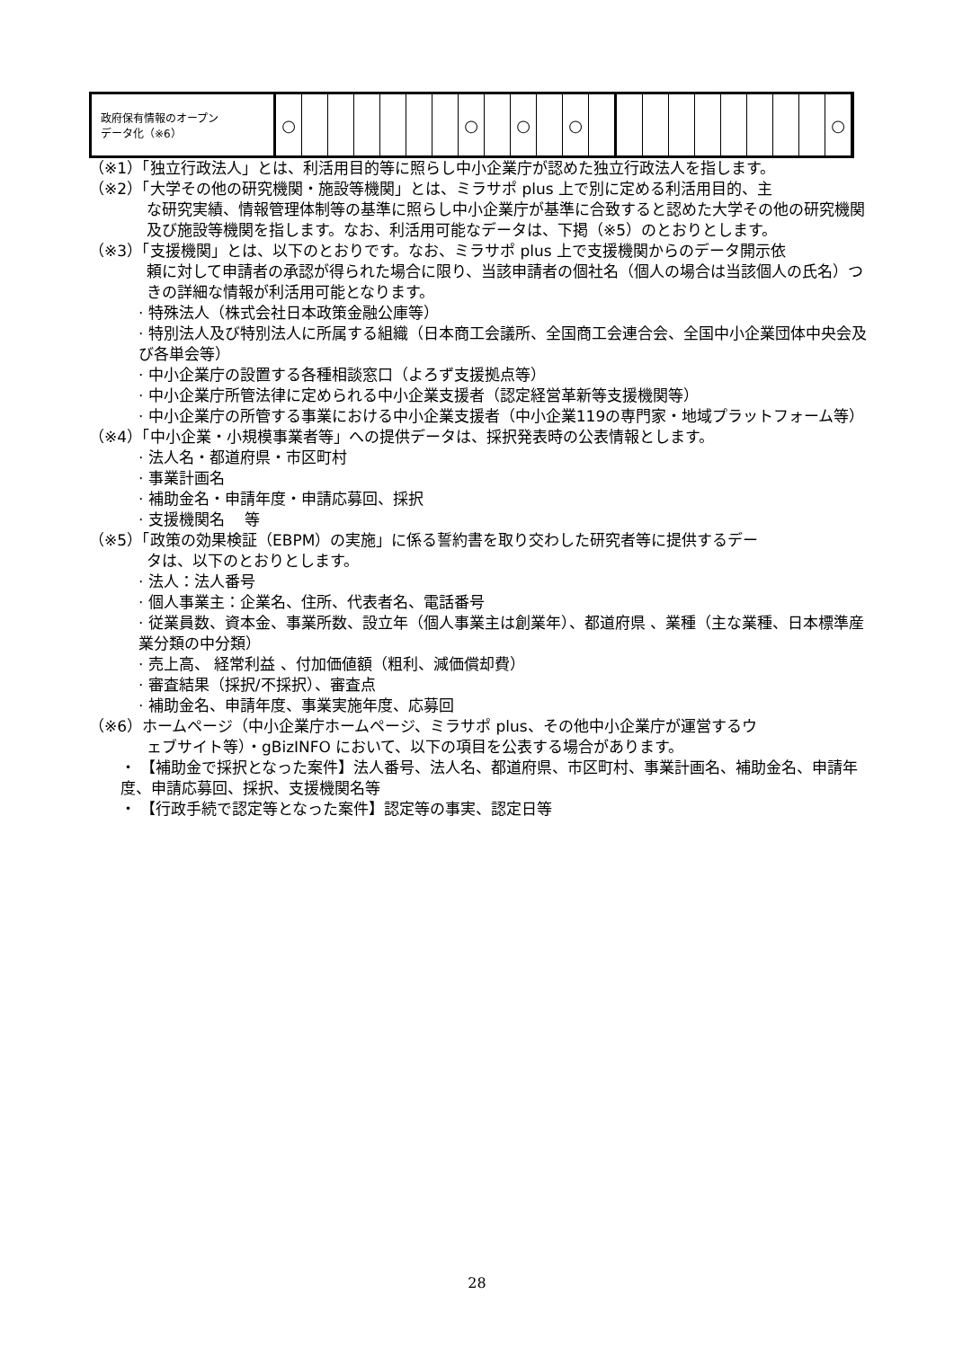| 政府保有情報のオープン データ化（※6） | ○ | | | | | | | ○ | | ○ | | ○ | | | | | | | | | | ○ |
（※1）「独立行政法人」とは、利活用目的等に照らし中小企業庁が認めた独立行政法人を指します。
（※2）「大学その他の研究機関・施設等機関」とは、ミラサポ plus 上で別に定める利活用目的、主
な研究実績、情報管理体制等の基準に照らし中小企業庁が基準に合致すると認めた大学その他の研究機関及び施設等機関を指します。なお、利活用可能なデータは、下掲（※5）のとおりとします。
（※3）「支援機関」とは、以下のとおりです。なお、ミラサポ plus 上で支援機関からのデータ開示依
頼に対して申請者の承認が得られた場合に限り、当該申請者の個社名（個人の場合は当該個人の氏名）つきの詳細な情報が利活用可能となります。
· 特殊法人（株式会社日本政策金融公庫等）
· 特別法人及び特別法人に所属する組織（日本商工会議所、全国商工会連合会、全国中小企業団体中央会及び各単会等）
· 中小企業庁の設置する各種相談窓口（よろず支援拠点等）
· 中小企業庁所管法律に定められる中小企業支援者（認定経営革新等支援機関等）
· 中小企業庁の所管する事業における中小企業支援者（中小企業119の専門家・地域プラットフォーム等）
（※4）「中小企業・小規模事業者等」への提供データは、採択発表時の公表情報とします。
· 法人名・都道府県・市区町村
· 事業計画名
· 補助金名・申請年度・申請応募回、採択
· 支援機関名　 等
（※5）「政策の効果検証（EBPM）の実施」に係る誓約書を取り交わした研究者等に提供するデー
タは、以下のとおりとします。
· 法人：法人番号
· 個人事業主：企業名、住所、代表者名、電話番号
· 従業員数、資本金、事業所数、設立年（個人事業主は創業年）、都道府県 、業種（主な業種、日本標準産業分類の中分類）
· 売上高、 経常利益 、付加価値額（粗利、減価償却費）
· 審査結果（採択/不採択）、審査点
· 補助金名、申請年度、事業実施年度、応募回
（※6）ホームページ（中小企業庁ホームページ、ミラサポ plus、その他中小企業庁が運営するウ
ェブサイト等）・gBizINFO において、以下の項目を公表する場合があります。
・ 【補助金で採択となった案件】法人番号、法人名、都道府県、市区町村、事業計画名、補助金名、申請年度、申請応募回、採択、支援機関名等
・ 【行政手続で認定等となった案件】認定等の事実、認定日等
28